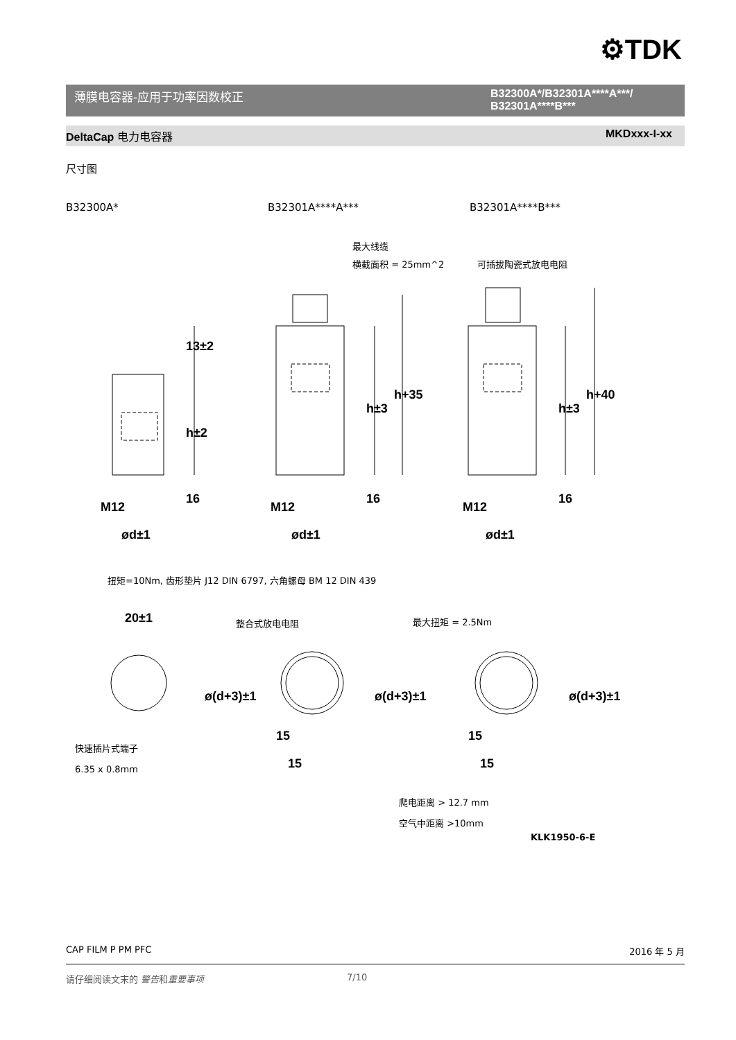⚙TDK
薄膜电容器-应用于功率因数校正 B32300A*/B32301A****A***/
B32301A****B***
DeltaCap 电力电容器 MKDxxx-I-xx
尺寸图
B32300A* B32301A****A*** B32301A****B***
最大线缆
横截面积 = 25mm^2
可插拔陶瓷式放电电阻
M12
M12
M12
ød±1
ød±1
ød±1
13±2
h±2
h±3
h+35
h±3
h+40
16
16
16
20±1
ø(d+3)±1
ø(d+3)±1
ø(d+3)±1
15
15
15
15
扭矩=10Nm, 齿形垫片 J12 DIN 6797, 六角螺母 BM 12 DIN 439
整合式放电电阻
最大扭矩 = 2.5Nm
快速插片式端子
6.35 x 0.8mm
爬电距离 > 12.7 mm
空气中距离 >10mm
KLK1950-6-E
CAP FILM P PM PFC 2016 年 5 月
请仔细阅读文末的 警告和重要事项 7/10